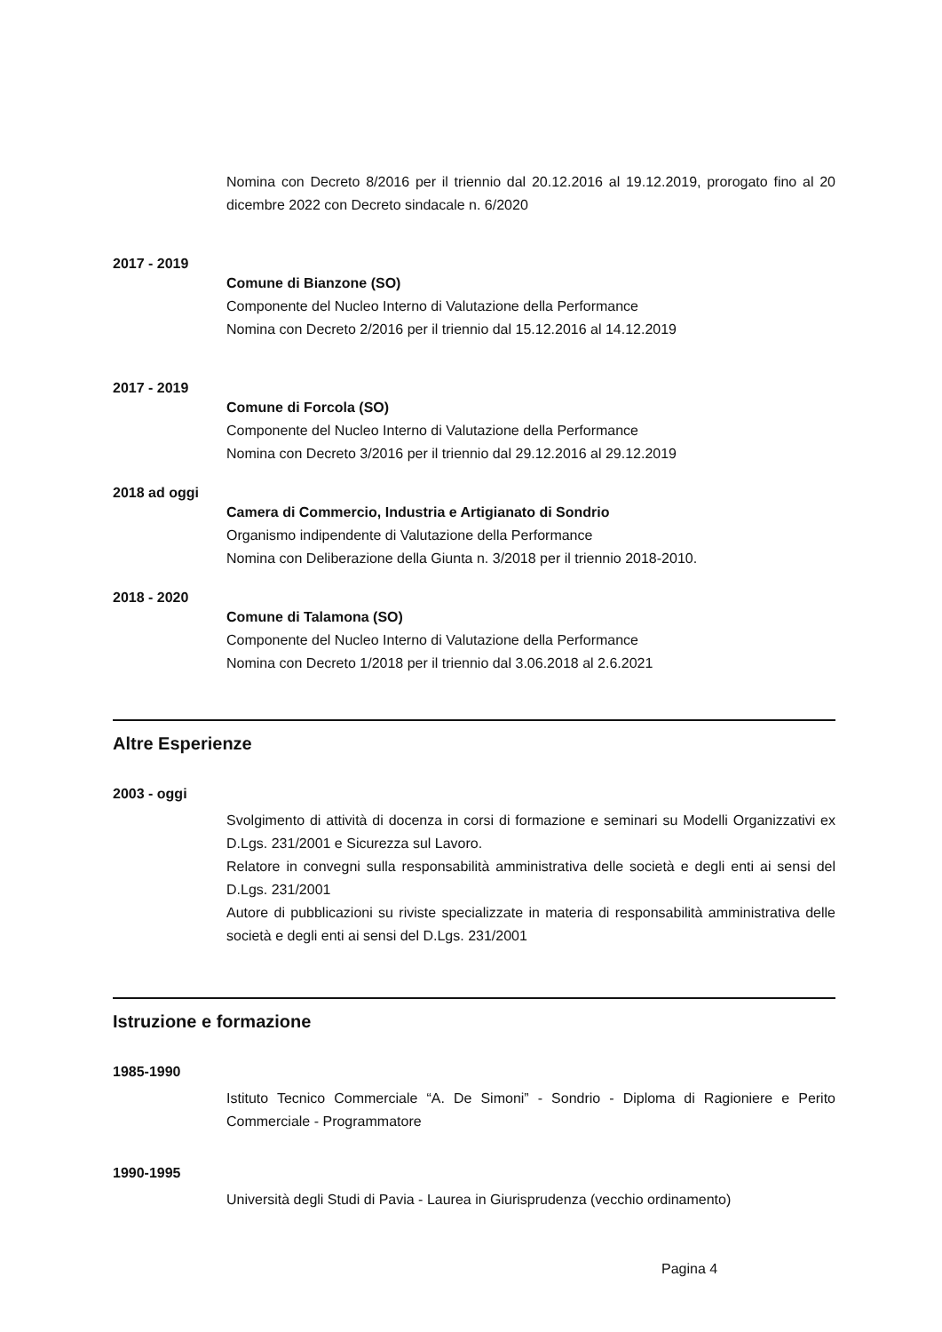Nomina con Decreto 8/2016 per il triennio dal 20.12.2016 al 19.12.2019, prorogato fino al 20 dicembre 2022 con Decreto sindacale n. 6/2020
2017 - 2019
Comune di Bianzone (SO)
Componente del Nucleo Interno di Valutazione della Performance
Nomina con Decreto 2/2016 per il triennio dal 15.12.2016 al 14.12.2019
2017 - 2019
Comune di Forcola (SO)
Componente del Nucleo Interno di Valutazione della Performance
Nomina con Decreto 3/2016 per il triennio dal 29.12.2016 al 29.12.2019
2018 ad oggi
Camera di Commercio, Industria e Artigianato di Sondrio
Organismo indipendente di Valutazione della Performance
Nomina con Deliberazione della Giunta n. 3/2018 per il triennio 2018-2010.
2018 - 2020
Comune di Talamona (SO)
Componente del Nucleo Interno di Valutazione della Performance
Nomina con Decreto 1/2018 per il triennio dal 3.06.2018 al 2.6.2021
Altre Esperienze
2003 - oggi
Svolgimento di attività di docenza in corsi di formazione e seminari su Modelli Organizzativi ex D.Lgs. 231/2001 e Sicurezza sul Lavoro.
Relatore in convegni sulla responsabilità amministrativa delle società e degli enti ai sensi del D.Lgs. 231/2001
Autore di pubblicazioni su riviste specializzate in materia di responsabilità amministrativa delle società e degli enti ai sensi del D.Lgs. 231/2001
Istruzione e formazione
1985-1990
Istituto Tecnico Commerciale “A. De Simoni” - Sondrio - Diploma di Ragioniere e Perito Commerciale - Programmatore
1990-1995
Università degli Studi di Pavia - Laurea in Giurisprudenza (vecchio ordinamento)
Pagina 4